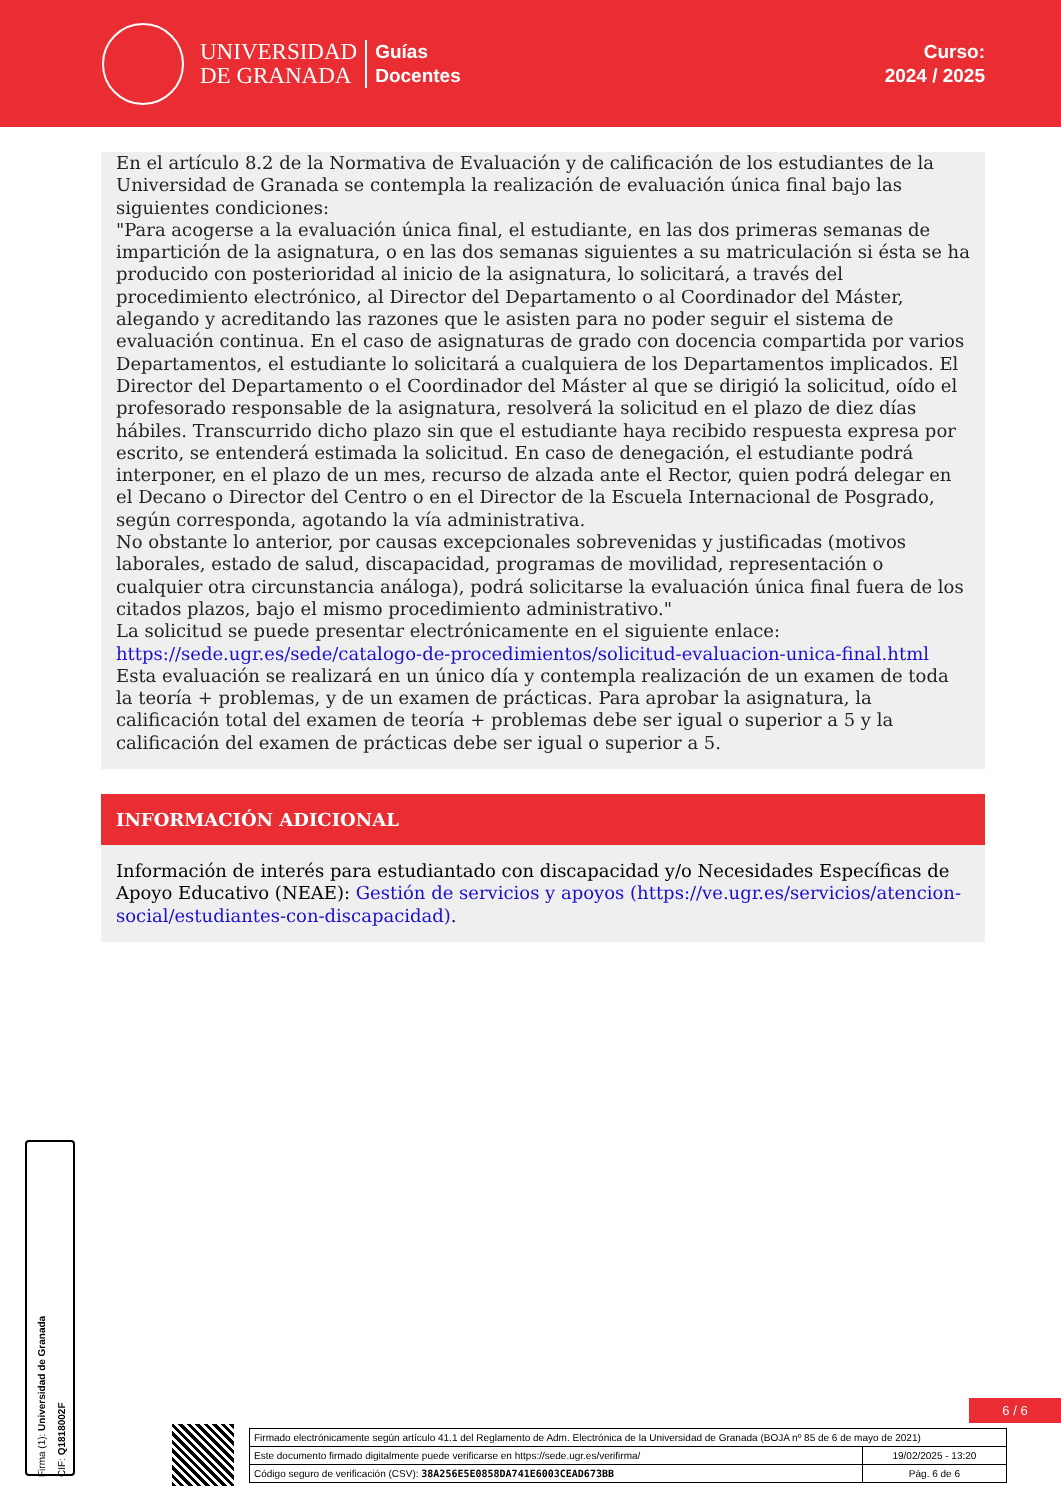UNIVERSIDAD
DE GRANADA
Guías
Docentes
Curso:
2024 / 2025
En el artículo 8.2 de la Normativa de Evaluación y de calificación de los estudiantes de la Universidad de Granada se contempla la realización de evaluación única final bajo las siguientes condiciones:
"Para acogerse a la evaluación única final, el estudiante, en las dos primeras semanas de impartición de la asignatura, o en las dos semanas siguientes a su matriculación si ésta se ha producido con posterioridad al inicio de la asignatura, lo solicitará, a través del procedimiento electrónico, al Director del Departamento o al Coordinador del Máster, alegando y acreditando las razones que le asisten para no poder seguir el sistema de evaluación continua. En el caso de asignaturas de grado con docencia compartida por varios Departamentos, el estudiante lo solicitará a cualquiera de los Departamentos implicados. El Director del Departamento o el Coordinador del Máster al que se dirigió la solicitud, oído el profesorado responsable de la asignatura, resolverá la solicitud en el plazo de diez días hábiles. Transcurrido dicho plazo sin que el estudiante haya recibido respuesta expresa por escrito, se entenderá estimada la solicitud. En caso de denegación, el estudiante podrá interponer, en el plazo de un mes, recurso de alzada ante el Rector, quien podrá delegar en el Decano o Director del Centro o en el Director de la Escuela Internacional de Posgrado, según corresponda, agotando la vía administrativa.
No obstante lo anterior, por causas excepcionales sobrevenidas y justificadas (motivos laborales, estado de salud, discapacidad, programas de movilidad, representación o cualquier otra circunstancia análoga), podrá solicitarse la evaluación única final fuera de los citados plazos, bajo el mismo procedimiento administrativo."
La solicitud se puede presentar electrónicamente en el siguiente enlace:
https://sede.ugr.es/sede/catalogo-de-procedimientos/solicitud-evaluacion-unica-final.html
Esta evaluación se realizará en un único día y contempla realización de un examen de toda la teoría + problemas, y de un examen de prácticas. Para aprobar la asignatura, la calificación total del examen de teoría + problemas debe ser igual o superior a 5 y la calificación del examen de prácticas debe ser igual o superior a 5.
INFORMACIÓN ADICIONAL
Información de interés para estudiantado con discapacidad y/o Necesidades Específicas de Apoyo Educativo (NEAE): Gestión de servicios y apoyos (https://ve.ugr.es/servicios/atencion-social/estudiantes-con-discapacidad).
Firma (1): Universidad de Granada
CIF: Q1818002F
6 / 6
| Firmado electrónicamente según artículo 41.1 del Reglamento de Adm. Electrónica de la Universidad de Granada (BOJA nº 85 de 6 de mayo de 2021) | |
| Este documento firmado digitalmente puede verificarse en https://sede.ugr.es/verifirma/ | 19/02/2025 - 13:20 |
| Código seguro de verificación (CSV): 38A256E5E0858DA741E6003CEAD673BB | Pág. 6 de 6 |